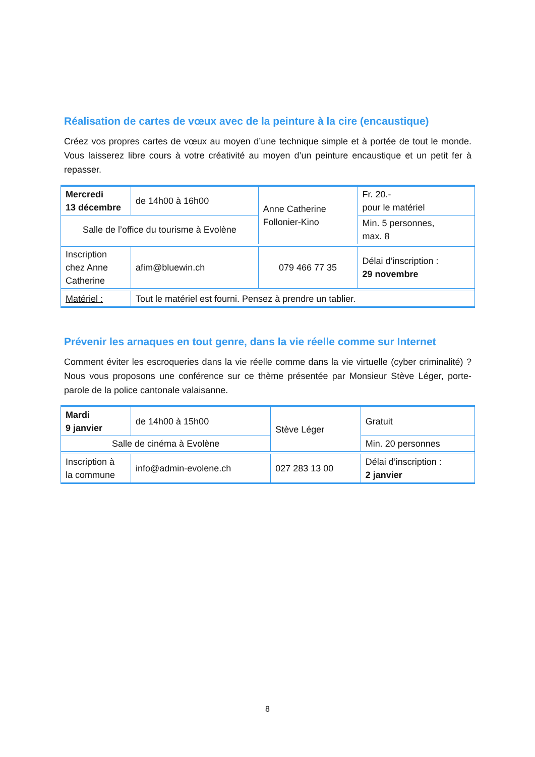Réalisation de cartes de vœux avec de la peinture à la cire (encaustique)
Créez vos propres cartes de vœux au moyen d’une technique simple et à portée de tout le monde. Vous laisserez libre cours à votre créativité au moyen d’un peinture encaustique et un petit fer à repasser.
| Mercredi 13 décembre | de 14h00 à 16h00 | Anne Catherine Follonier-Kino | Fr. 20.- pour le matériel |
| Salle de l’office du tourisme à Evolène | | | Min. 5 personnes, max. 8 |
| Inscription chez Anne Catherine | afim@bluewin.ch | 079 466 77 35 | Délai d’inscription : 29 novembre |
| Matériel : | Tout le matériel est fourni. Pensez à prendre un tablier. | | |
Prévenir les arnaques en tout genre, dans la vie réelle comme sur Internet
Comment éviter les escroqueries dans la vie réelle comme dans la vie virtuelle (cyber criminalité) ? Nous vous proposons une conférence sur ce thème présentée par Monsieur Stève Léger, porte-parole de la police cantonale valaisanne.
| Mardi 9 janvier | de 14h00 à 15h00 | Stève Léger | Gratuit |
| Salle de cinéma à Evolène | | | Min. 20 personnes |
| Inscription à la commune | info@admin-evolene.ch | 027 283 13 00 | Délai d’inscription : 2 janvier |
8